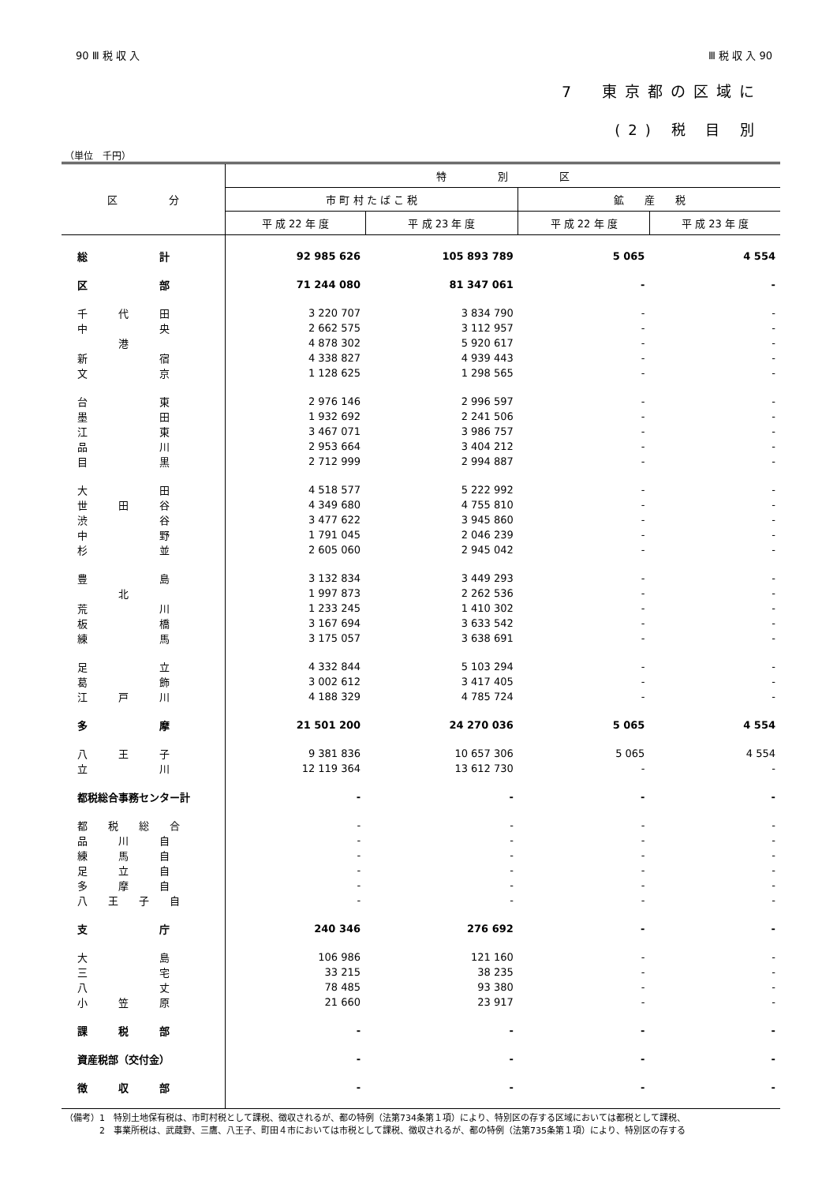90 Ⅲ 税 収 入 Ⅲ 税 収 入 90
7　東京都の区域に
(2) 税 目 別
（単位　千円）
| 区 分 | 特 別 区 | | | |
| --- | --- | --- | --- | --- |
| | 市 町 村 た ば こ 税 | | 鉱 産 税 | |
| | 平 成 22 年 度 | 平 成 23 年 度 | 平 成 22 年 度 | 平 成 23 年 度 |
| 総 計 | 92 985 626 | 105 893 789 | 5 065 | 4 554 |
| 区 部 | 71 244 080 | 81 347 061 | - | - |
| 千 代 田 | 3 220 707 | 3 834 790 | - | - |
| 中 央 | 2 662 575 | 3 112 957 | - | - |
| 港 | 4 878 302 | 5 920 617 | - | - |
| 新 宿 | 4 338 827 | 4 939 443 | - | - |
| 文 京 | 1 128 625 | 1 298 565 | - | - |
| 台 東 | 2 976 146 | 2 996 597 | - | - |
| 墨 田 | 1 932 692 | 2 241 506 | - | - |
| 江 東 | 3 467 071 | 3 986 757 | - | - |
| 品 川 | 2 953 664 | 3 404 212 | - | - |
| 目 黒 | 2 712 999 | 2 994 887 | - | - |
| 大 田 | 4 518 577 | 5 222 992 | - | - |
| 世 田 谷 | 4 349 680 | 4 755 810 | - | - |
| 渋 谷 | 3 477 622 | 3 945 860 | - | - |
| 中 野 | 1 791 045 | 2 046 239 | - | - |
| 杉 並 | 2 605 060 | 2 945 042 | - | - |
| 豊 島 | 3 132 834 | 3 449 293 | - | - |
| 北 | 1 997 873 | 2 262 536 | - | - |
| 荒 川 | 1 233 245 | 1 410 302 | - | - |
| 板 橋 | 3 167 694 | 3 633 542 | - | - |
| 練 馬 | 3 175 057 | 3 638 691 | - | - |
| 足 立 | 4 332 844 | 5 103 294 | - | - |
| 葛 飾 | 3 002 612 | 3 417 405 | - | - |
| 江 戸 川 | 4 188 329 | 4 785 724 | - | - |
| 多 摩 | 21 501 200 | 24 270 036 | 5 065 | 4 554 |
| 八 王 子 | 9 381 836 | 10 657 306 | 5 065 | 4 554 |
| 立 川 | 12 119 364 | 13 612 730 | - | - |
| 都税総合事務センター計 | - | - | - | - |
| 都 税 総 合 | - | - | - | - |
| 品 川 自 | - | - | - | - |
| 練 馬 自 | - | - | - | - |
| 足 立 自 | - | - | - | - |
| 多 摩 自 | - | - | - | - |
| 八 王 子 自 | - | - | - | - |
| 支 庁 | 240 346 | 276 692 | - | - |
| 大 島 | 106 986 | 121 160 | - | - |
| 三 宅 | 33 215 | 38 235 | - | - |
| 八 丈 | 78 485 | 93 380 | - | - |
| 小 笠 原 | 21 660 | 23 917 | - | - |
| 課 税 部 | - | - | - | - |
| 資産税部（交付金） | - | - | - | - |
| 徴 収 部 | - | - | - | - |
（備考）1　特別土地保有税は、市町村税として課税、徴収されるが、都の特例（法第734条第１項）により、特別区の存する区域においては都税として課税、
　　　　2　事業所税は、武蔵野、三鷹、八王子、町田４市においては市税として課税、徴収されるが、都の特例（法第735条第１項）により、特別区の存する